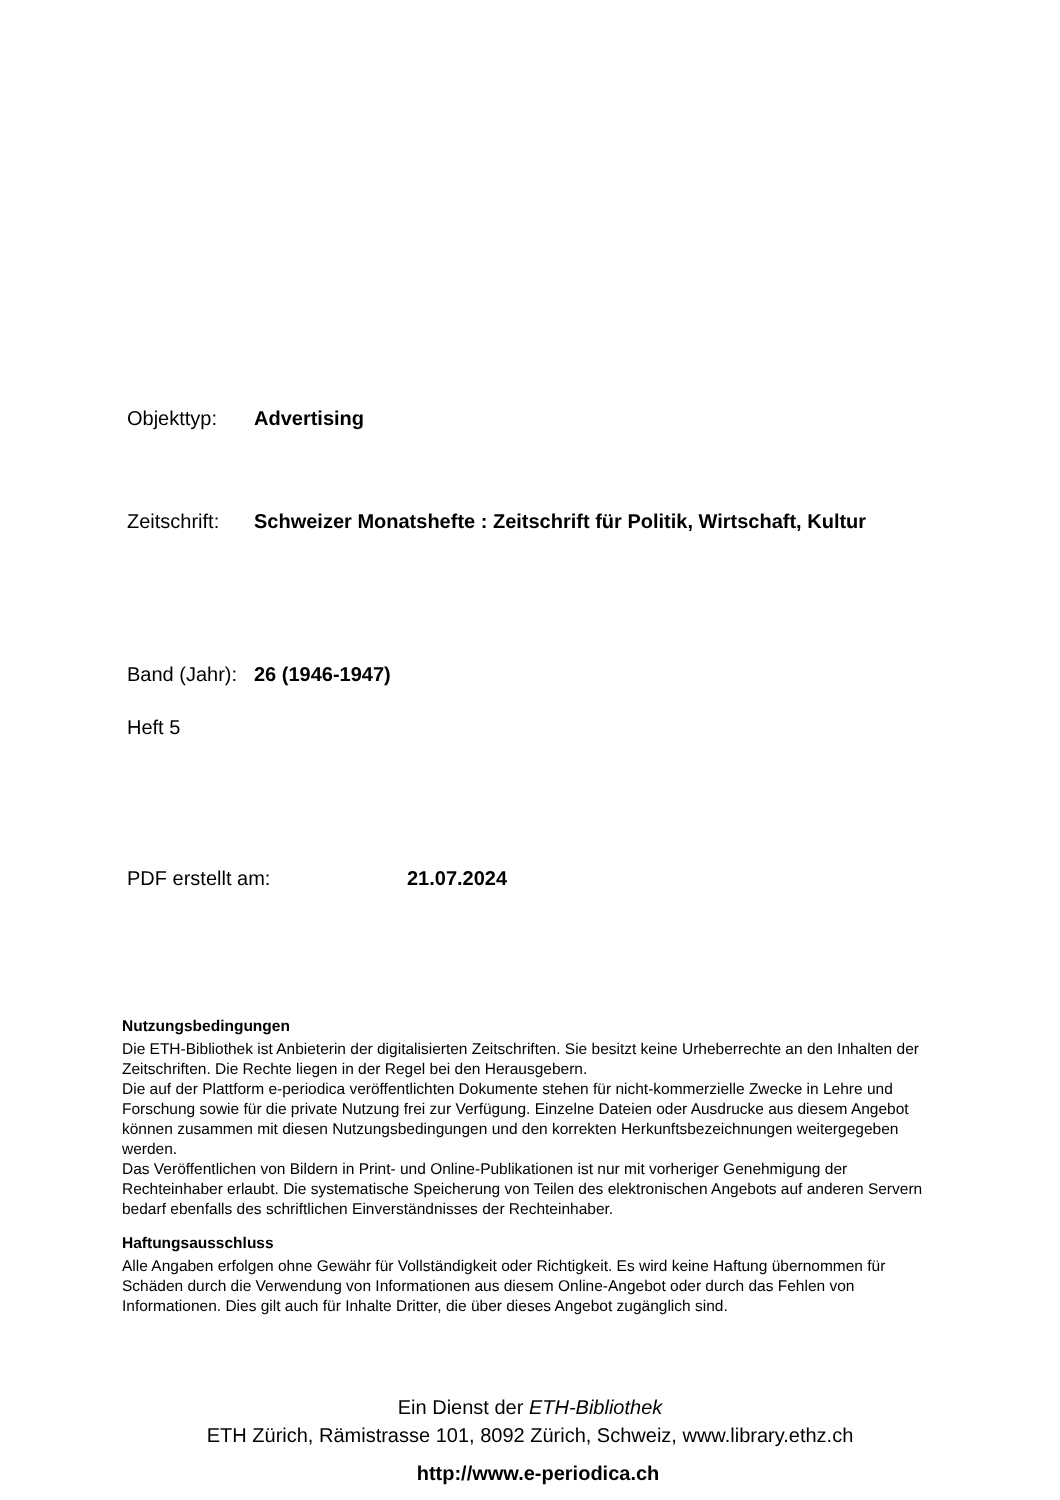Objekttyp: Advertising
Zeitschrift: Schweizer Monatshefte : Zeitschrift für Politik, Wirtschaft, Kultur
Band (Jahr): 26 (1946-1947)
Heft 5
PDF erstellt am: 21.07.2024
Nutzungsbedingungen
Die ETH-Bibliothek ist Anbieterin der digitalisierten Zeitschriften. Sie besitzt keine Urheberrechte an den Inhalten der Zeitschriften. Die Rechte liegen in der Regel bei den Herausgebern.
Die auf der Plattform e-periodica veröffentlichten Dokumente stehen für nicht-kommerzielle Zwecke in Lehre und Forschung sowie für die private Nutzung frei zur Verfügung. Einzelne Dateien oder Ausdrucke aus diesem Angebot können zusammen mit diesen Nutzungsbedingungen und den korrekten Herkunftsbezeichnungen weitergegeben werden.
Das Veröffentlichen von Bildern in Print- und Online-Publikationen ist nur mit vorheriger Genehmigung der Rechteinhaber erlaubt. Die systematische Speicherung von Teilen des elektronischen Angebots auf anderen Servern bedarf ebenfalls des schriftlichen Einverständnisses der Rechteinhaber.
Haftungsausschluss
Alle Angaben erfolgen ohne Gewähr für Vollständigkeit oder Richtigkeit. Es wird keine Haftung übernommen für Schäden durch die Verwendung von Informationen aus diesem Online-Angebot oder durch das Fehlen von Informationen. Dies gilt auch für Inhalte Dritter, die über dieses Angebot zugänglich sind.
Ein Dienst der ETH-Bibliothek
ETH Zürich, Rämistrasse 101, 8092 Zürich, Schweiz, www.library.ethz.ch
http://www.e-periodica.ch